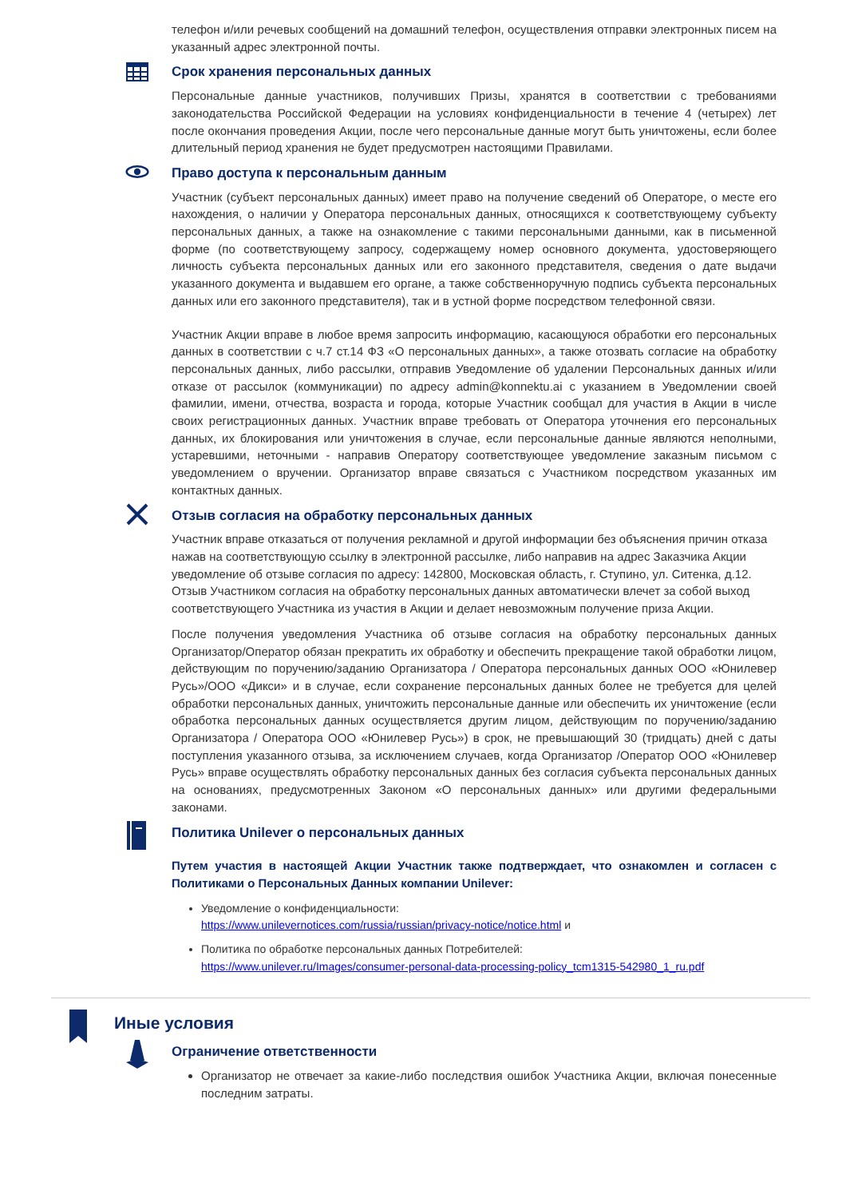телефон и/или речевых сообщений на домашний телефон, осуществления отправки электронных писем на указанный адрес электронной почты.
Срок хранения персональных данных
Персональные данные участников, получивших Призы, хранятся в соответствии с требованиями законодательства Российской Федерации на условиях конфиденциальности в течение 4 (четырех) лет после окончания проведения Акции, после чего персональные данные могут быть уничтожены, если более длительный период хранения не будет предусмотрен настоящими Правилами.
Право доступа к персональным данным
Участник (субъект персональных данных) имеет право на получение сведений об Операторе, о месте его нахождения, о наличии у Оператора персональных данных, относящихся к соответствующему субъекту персональных данных, а также на ознакомление с такими персональными данными, как в письменной форме (по соответствующему запросу, содержащему номер основного документа, удостоверяющего личность субъекта персональных данных или его законного представителя, сведения о дате выдачи указанного документа и выдавшем его органе, а также собственноручную подпись субъекта персональных данных или его законного представителя), так и в устной форме посредством телефонной связи.
Участник Акции вправе в любое время запросить информацию, касающуюся обработки его персональных данных в соответствии с ч.7 ст.14 ФЗ «О персональных данных», а также отозвать согласие на обработку персональных данных, либо рассылки, отправив Уведомление об удалении Персональных данных и/или отказе от рассылок (коммуникации) по адресу admin@konnektu.ai с указанием в Уведомлении своей фамилии, имени, отчества, возраста и города, которые Участник сообщал для участия в Акции в числе своих регистрационных данных. Участник вправе требовать от Оператора уточнения его персональных данных, их блокирования или уничтожения в случае, если персональные данные являются неполными, устаревшими, неточными - направив Оператору соответствующее уведомление заказным письмом с уведомлением о вручении. Организатор вправе связаться с Участником посредством указанных им контактных данных.
Отзыв согласия на обработку персональных данных
Участник вправе отказаться от получения рекламной и другой информации без объяснения причин отказа нажав на соответствующую ссылку в электронной рассылке, либо направив на адрес Заказчика Акции уведомление об отзыве согласия по адресу: 142800, Московская область, г. Ступино, ул. Ситенка, д.12. Отзыв Участником согласия на обработку персональных данных автоматически влечет за собой выход соответствующего Участника из участия в Акции и делает невозможным получение приза Акции.
После получения уведомления Участника об отзыве согласия на обработку персональных данных Организатор/Оператор обязан прекратить их обработку и обеспечить прекращение такой обработки лицом, действующим по поручению/заданию Организатора / Оператора персональных данных ООО «Юнилевер Русь»/ООО «Дикси» и в случае, если сохранение персональных данных более не требуется для целей обработки персональных данных, уничтожить персональные данные или обеспечить их уничтожение (если обработка персональных данных осуществляется другим лицом, действующим по поручению/заданию Организатора / Оператора ООО «Юнилевер Русь») в срок, не превышающий 30 (тридцать) дней с даты поступления указанного отзыва, за исключением случаев, когда Организатор /Оператор ООО «Юнилевер Русь» вправе осуществлять обработку персональных данных без согласия субъекта персональных данных на основаниях, предусмотренных Законом «О персональных данных» или другими федеральными законами.
Политика Unilever о персональных данных
Путем участия в настоящей Акции Участник также подтверждает, что ознакомлен и согласен с Политиками о Персональных Данных компании Unilever:
Уведомление о конфиденциальности:
https://www.unilevernotices.com/russia/russian/privacy-notice/notice.html и
Политика по обработке персональных данных Потребителей:
https://www.unilever.ru/Images/consumer-personal-data-processing-policy_tcm1315-542980_1_ru.pdf
Иные условия
Ограничение ответственности
Организатор не отвечает за какие-либо последствия ошибок Участника Акции, включая понесенные последним затраты.